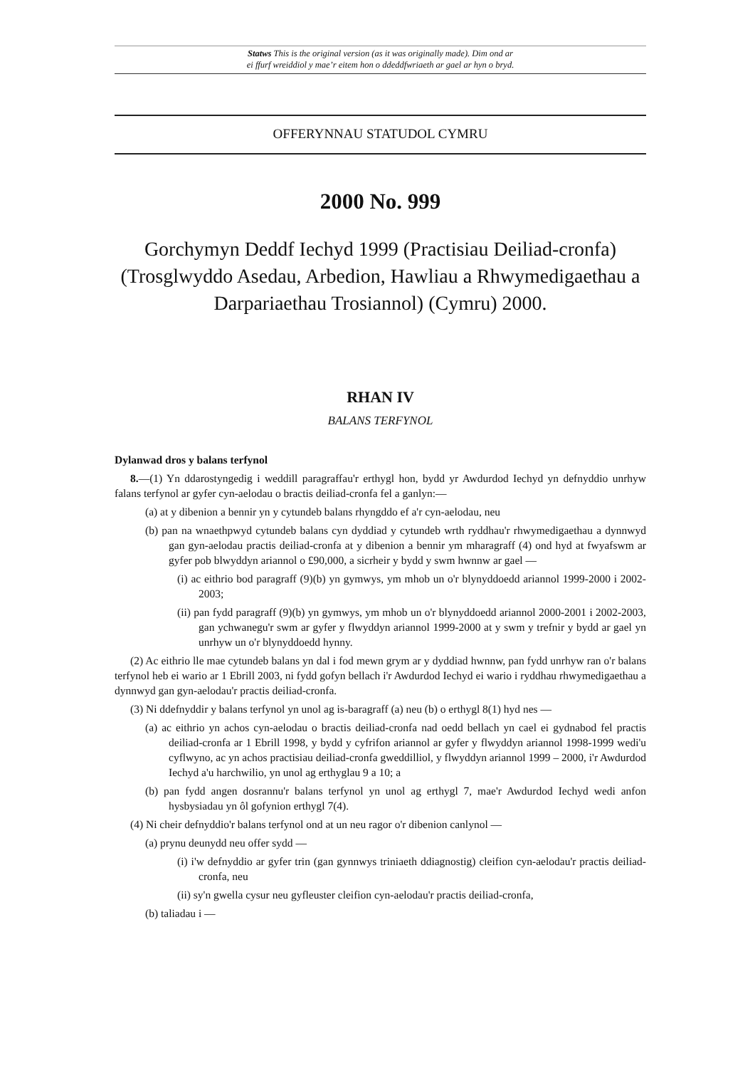Statws This is the original version (as it was originally made). Dim ond ar
ei ffurf wreiddiol y mae’r eitem hon o ddeddfwriaeth ar gael ar hyn o bryd.
OFFERYNNAU STATUDOL CYMRU
2000 No. 999
Gorchymyn Deddf Iechyd 1999 (Practisiau Deiliad-cronfa) (Trosglwyddo Asedau, Arbedion, Hawliau a Rhwymedigaethau a Darpariaethau Trosiannol) (Cymru) 2000.
RHAN IV
BALANS TERFYNOL
Dylanwad dros y balans terfynol
8.—(1) Yn ddarostyngedig i weddill paragraffau'r erthygl hon, bydd yr Awdurdod Iechyd yn defnyddio unrhyw falans terfynol ar gyfer cyn-aelodau o bractis deiliad-cronfa fel a ganlyn:—
(a) at y dibenion a bennir yn y cytundeb balans rhyngddo ef a'r cyn-aelodau, neu
(b) pan na wnaethpwyd cytundeb balans cyn dyddiad y cytundeb wrth ryddhau'r rhwymedigaethau a dynnwyd gan gyn-aelodau practis deiliad-cronfa at y dibenion a bennir ym mharagraff (4) ond hyd at fwyafswm ar gyfer pob blwyddyn ariannol o £90,000, a sicrheir y bydd y swm hwnnw ar gael —
(i) ac eithrio bod paragraff (9)(b) yn gymwys, ym mhob un o'r blynyddoedd ariannol 1999-2000 i 2002-2003;
(ii) pan fydd paragraff (9)(b) yn gymwys, ym mhob un o'r blynyddoedd ariannol 2000-2001 i 2002-2003, gan ychwanegu'r swm ar gyfer y flwyddyn ariannol 1999-2000 at y swm y trefnir y bydd ar gael yn unrhyw un o'r blynyddoedd hynny.
(2) Ac eithrio lle mae cytundeb balans yn dal i fod mewn grym ar y dyddiad hwnnw, pan fydd unrhyw ran o'r balans terfynol heb ei wario ar 1 Ebrill 2003, ni fydd gofyn bellach i'r Awdurdod Iechyd ei wario i ryddhau rhwymedigaethau a dynnwyd gan gyn-aelodau'r practis deiliad-cronfa.
(3) Ni ddefnyddir y balans terfynol yn unol ag is-baragraff (a) neu (b) o erthygl 8(1) hyd nes —
(a) ac eithrio yn achos cyn-aelodau o bractis deiliad-cronfa nad oedd bellach yn cael ei gydnabod fel practis deiliad-cronfa ar 1 Ebrill 1998, y bydd y cyfrifon ariannol ar gyfer y flwyddyn ariannol 1998-1999 wedi'u cyflwyno, ac yn achos practisiau deiliad-cronfa gweddilliol, y flwyddyn ariannol 1999 – 2000, i'r Awdurdod Iechyd a'u harchwilio, yn unol ag erthyglau 9 a 10; a
(b) pan fydd angen dosrannu'r balans terfynol yn unol ag erthygl 7, mae'r Awdurdod Iechyd wedi anfon hysbysiadau yn ôl gofynion erthygl 7(4).
(4) Ni cheir defnyddio'r balans terfynol ond at un neu ragor o'r dibenion canlynol —
(a) prynu deunydd neu offer sydd —
(i) i'w defnyddio ar gyfer trin (gan gynnwys triniaeth ddiagnostig) cleifion cyn-aelodau'r practis deiliad-cronfa, neu
(ii) sy'n gwella cysur neu gyfleuster cleifion cyn-aelodau'r practis deiliad-cronfa,
(b) taliadau i —